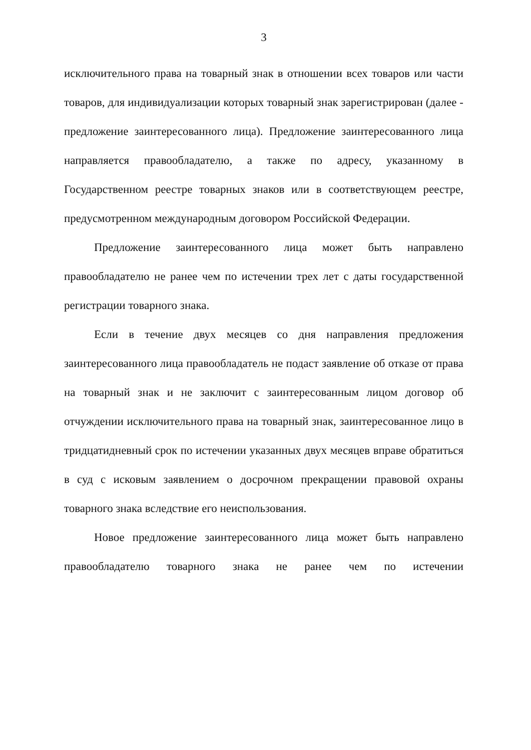3
исключительного права на товарный знак в отношении всех товаров или части товаров, для индивидуализации которых товарный знак зарегистрирован (далее - предложение заинтересованного лица). Предложение заинтересованного лица направляется правообладателю, а также по адресу, указанному в Государственном реестре товарных знаков или в соответствующем реестре, предусмотренном международным договором Российской Федерации.
Предложение заинтересованного лица может быть направлено правообладателю не ранее чем по истечении трех лет с даты государственной регистрации товарного знака.
Если в течение двух месяцев со дня направления предложения заинтересованного лица правообладатель не подаст заявление об отказе от права на товарный знак и не заключит с заинтересованным лицом договор об отчуждении исключительного права на товарный знак, заинтересованное лицо в тридцатидневный срок по истечении указанных двух месяцев вправе обратиться в суд с исковым заявлением о досрочном прекращении правовой охраны товарного знака вследствие его неиспользования.
Новое предложение заинтересованного лица может быть направлено правообладателю товарного знака не ранее чем по истечении